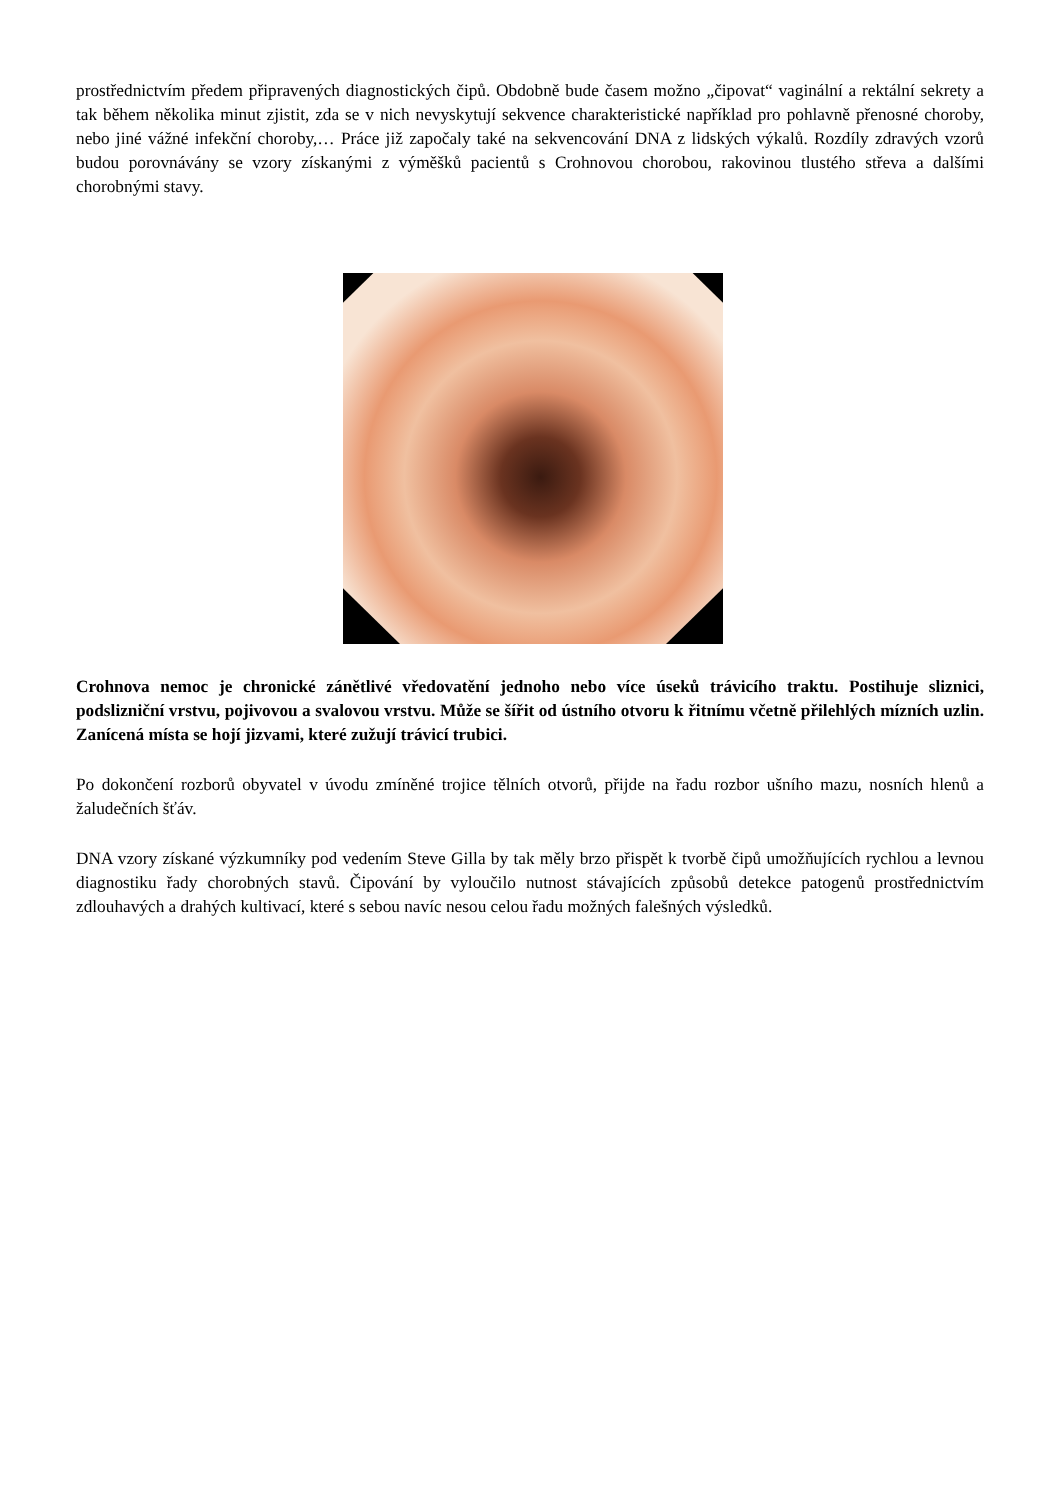prostřednictvím předem připravených diagnostických čipů. Obdobně bude časem možno „čipovat“ vaginální a rektální sekrety a tak během několika minut zjistit, zda se v nich nevyskytují sekvence charakteristické například pro pohlavně přenosné choroby, nebo jiné vážné infekční choroby,… Práce již započaly také na sekvencování DNA z lidských výkalů. Rozdíly zdravých vzorů budou porovnávány se vzory získanými z výměšků pacientů s Crohnovou chorobou, rakovinou tlustého střeva a dalšími chorobnými stavy.
Crohnova nemoc je chronické zánětlivé vředovatění jednoho nebo více úseků trávicího traktu. Postihuje sliznici, podslizniční vrstvu, pojivovou a svalovou vrstvu. Může se šířit od ústního otvoru k řitnímu včetně přilehlých mízních uzlin. Zanícená místa se hojí jizvami, které zužují trávicí trubici.
Po dokončení rozborů obyvatel v úvodu zmíněné trojice tělních otvorů, přijde na řadu rozbor ušního mazu, nosních hlenů a žaludečních šťáv.
DNA vzory získané výzkumníky pod vedením Steve Gilla by tak měly brzo přispět k tvorbě čipů umožňujících rychlou a levnou diagnostiku řady chorobných stavů. Čipování by vyloučilo nutnost stávajících způsobů detekce patogenů prostřednictvím zdlouhavých a drahých kultivací, které s sebou navíc nesou celou řadu možných falešných výsledků.